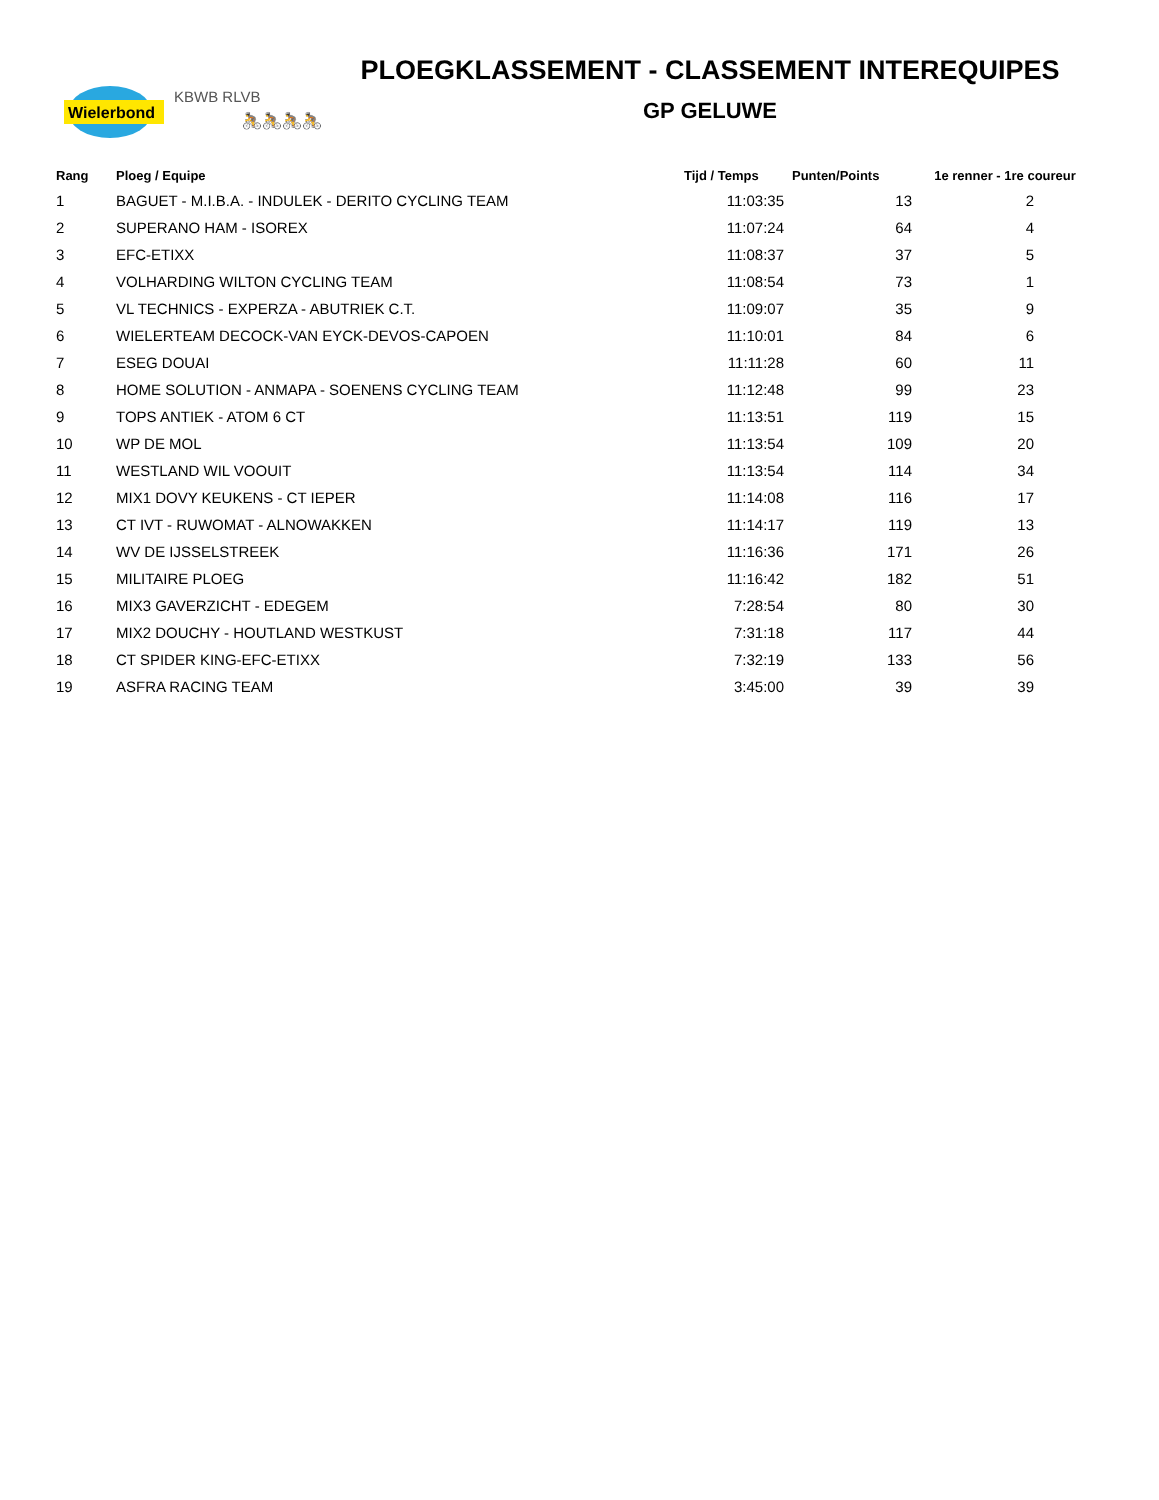Wielerbond
KBWB RLVB
🚴🚴🚴🚴
PLOEGKLASSEMENT - CLASSEMENT INTEREQUIPES
GP GELUWE
| Rang | Ploeg / Equipe | Tijd / Temps | Punten/Points | 1e renner - 1re coureur |
| --- | --- | --- | --- | --- |
| 1 | BAGUET - M.I.B.A. - INDULEK - DERITO CYCLING TEAM | 11:03:35 | 13 | 2 |
| 2 | SUPERANO HAM - ISOREX | 11:07:24 | 64 | 4 |
| 3 | EFC-ETIXX | 11:08:37 | 37 | 5 |
| 4 | VOLHARDING WILTON CYCLING TEAM | 11:08:54 | 73 | 1 |
| 5 | VL TECHNICS - EXPERZA - ABUTRIEK C.T. | 11:09:07 | 35 | 9 |
| 6 | WIELERTEAM DECOCK-VAN EYCK-DEVOS-CAPOEN | 11:10:01 | 84 | 6 |
| 7 | ESEG DOUAI | 11:11:28 | 60 | 11 |
| 8 | HOME SOLUTION - ANMAPA - SOENENS CYCLING TEAM | 11:12:48 | 99 | 23 |
| 9 | TOPS ANTIEK - ATOM 6 CT | 11:13:51 | 119 | 15 |
| 10 | WP DE MOL | 11:13:54 | 109 | 20 |
| 11 | WESTLAND WIL VOOUIT | 11:13:54 | 114 | 34 |
| 12 | MIX1 DOVY KEUKENS - CT IEPER | 11:14:08 | 116 | 17 |
| 13 | CT IVT - RUWOMAT - ALNOWAKKEN | 11:14:17 | 119 | 13 |
| 14 | WV DE IJSSELSTREEK | 11:16:36 | 171 | 26 |
| 15 | MILITAIRE PLOEG | 11:16:42 | 182 | 51 |
| 16 | MIX3 GAVERZICHT - EDEGEM | 7:28:54 | 80 | 30 |
| 17 | MIX2 DOUCHY - HOUTLAND WESTKUST | 7:31:18 | 117 | 44 |
| 18 | CT SPIDER KING-EFC-ETIXX | 7:32:19 | 133 | 56 |
| 19 | ASFRA RACING TEAM | 3:45:00 | 39 | 39 |